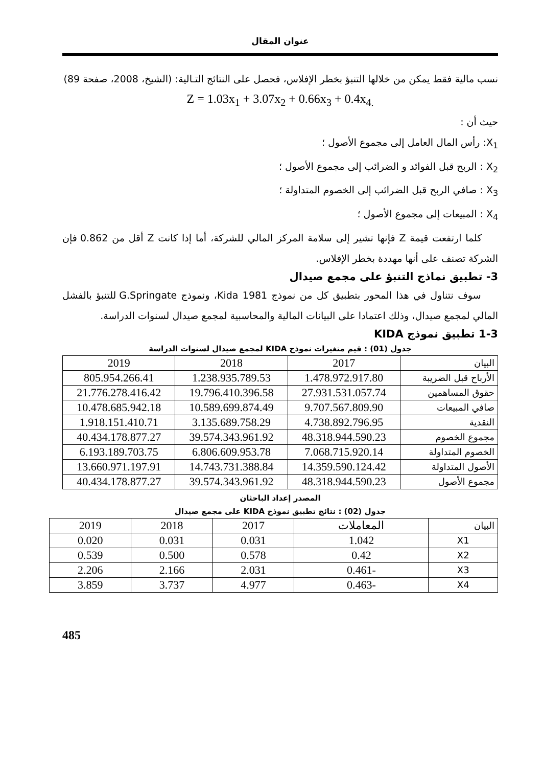عنوان المقال
نسب مالية فقط يمكن من خلالها التنبؤ بخطر الإفلاس، فحصل على النتائج التـالية: (الشيخ، 2008، صفحة 89)
Z = 1.03x<sub>1</sub> + 3.07x<sub>2</sub> + 0.66x<sub>3</sub> + 0.4x<sub>4.</sub>
حيث أن :
X<sub>1</sub>: رأس المال العامل إلى مجموع الأصول ؛
X<sub>2</sub> : الربح قبل الفوائد و الضرائب إلى مجموع الأصول ؛
X<sub>3</sub> : صافي الربح قبل الضرائب إلى الخصوم المتداولة ؛
X<sub>4</sub> : المبيعات إلى مجموع الأصول ؛
كلما ارتفعت قيمة Z فإنها تشير إلى سلامة المركز المالي للشركة، أما إذا كانت Z أقل من 0.862 فإن الشركة تصنف على أنها مهددة بخطر الإفلاس.
3- تطبيق نماذج التنبؤ على مجمع صيدال
سوف نتناول في هذا المحور بتطبيق كل من نموذج Kida 1981، ونموذج G.Springate للتنبؤ بالفشل المالي لمجمع صيدال، وذلك اعتمادا على البيانات المالية والمحاسبية لمجمع صيدال لسنوات الدراسة.
1-3 تطبيق نموذج KIDA
جدول (01) : قيم متغيرات نموذج KIDA لمجمع صيدال لسنوات الدراسة
| البيان | 2017 | 2018 | 2019 |
| --- | --- | --- | --- |
| الأرباح قبل الضريبة | 1.478.972.917.80 | 1.238.935.789.53 | 805.954.266.41 |
| حقوق المساهمين | 27.931.531.057.74 | 19.796.410.396.58 | 21.776.278.416.42 |
| صافي المبيعات | 9.707.567.809.90 | 10.589.699.874.49 | 10.478.685.942.18 |
| النقدية | 4.738.892.796.95 | 3.135.689.758.29 | 1.918.151.410.71 |
| مجموع الخصوم | 48.318.944.590.23 | 39.574.343.961.92 | 40.434.178.877.27 |
| الخصوم المتداولة | 7.068.715.920.14 | 6.806.609.953.78 | 6.193.189.703.75 |
| الأصول المتداولة | 14.359.590.124.42 | 14.743.731.388.84 | 13.660.971.197.91 |
| مجموع الأصول | 48.318.944.590.23 | 39.574.343.961.92 | 40.434.178.877.27 |
المصدر إعداد الباحثان
جدول (02) : نتائج تطبيق نموذج KIDA على مجمع صيدال
| البيان | المعاملات | 2017 | 2018 | 2019 |
| --- | --- | --- | --- | --- |
| X1 | 1.042 | 0.031 | 0.031 | 0.020 |
| X2 | 0.42 | 0.578 | 0.500 | 0.539 |
| X3 | -0.461 | 2.031 | 2.166 | 2.206 |
| X4 | -0.463 | 4.977 | 3.737 | 3.859 |
485